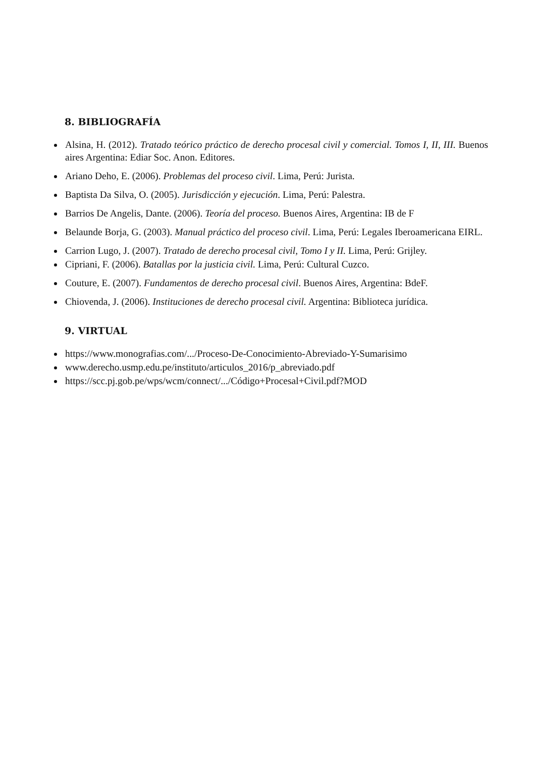8. BIBLIOGRAFÍA
Alsina, H. (2012). Tratado teórico práctico de derecho procesal civil y comercial. Tomos I, II, III. Buenos aires Argentina: Ediar Soc. Anon. Editores.
Ariano Deho, E. (2006). Problemas del proceso civil. Lima, Perú: Jurista.
Baptista Da Silva, O. (2005). Jurisdicción y ejecución. Lima, Perú: Palestra.
Barrios De Angelis, Dante. (2006). Teoría del proceso. Buenos Aires, Argentina: IB de F
Belaunde Borja, G. (2003). Manual práctico del proceso civil. Lima, Perú: Legales Iberoamericana EIRL.
Carrion Lugo, J. (2007). Tratado de derecho procesal civil, Tomo I y II. Lima, Perú: Grijley.
Cipriani, F. (2006). Batallas por la justicia civil. Lima, Perú: Cultural Cuzco.
Couture, E. (2007). Fundamentos de derecho procesal civil. Buenos Aires, Argentina: BdeF.
Chiovenda, J. (2006). Instituciones de derecho procesal civil. Argentina: Biblioteca jurídica.
9. VIRTUAL
https://www.monografias.com/.../Proceso-De-Conocimiento-Abreviado-Y-Sumarisimo
www.derecho.usmp.edu.pe/instituto/articulos_2016/p_abreviado.pdf
https://scc.pj.gob.pe/wps/wcm/connect/.../Código+Procesal+Civil.pdf?MOD